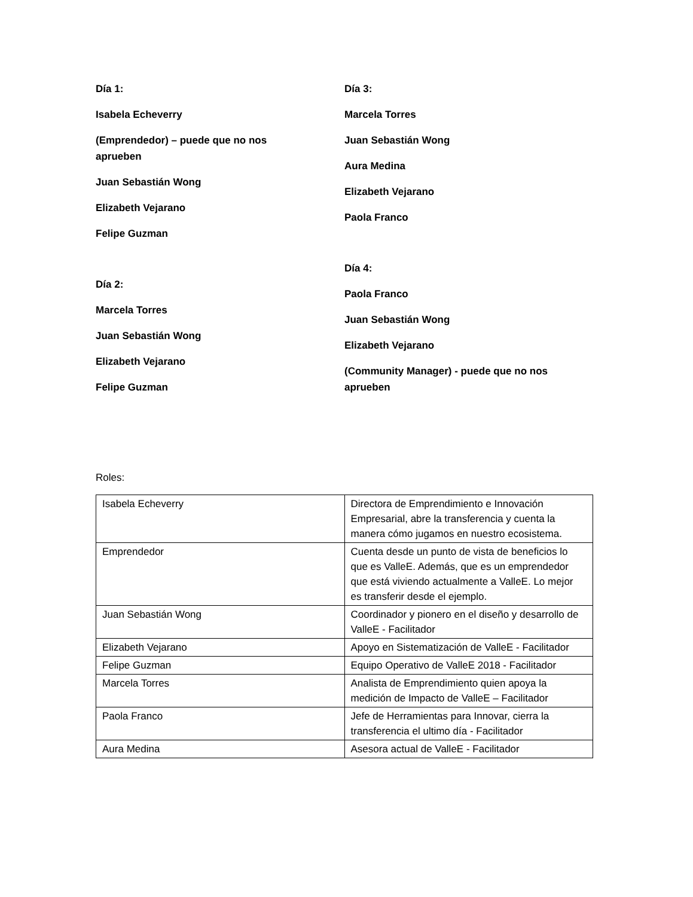Día 1:
Isabela Echeverry
(Emprendedor) – puede que no nos aprueben
Juan Sebastián Wong
Elizabeth Vejarano
Felipe Guzman
Día 2:
Marcela Torres
Juan Sebastián Wong
Elizabeth Vejarano
Felipe Guzman
Día 3:
Marcela Torres
Juan Sebastián Wong
Aura Medina
Elizabeth Vejarano
Paola Franco
Día 4:
Paola Franco
Juan Sebastián Wong
Elizabeth Vejarano
(Community Manager) - puede que no nos aprueben
Roles:
| Isabela Echeverry | Directora de Emprendimiento e Innovación Empresarial, abre la transferencia y cuenta la manera cómo jugamos en nuestro ecosistema. |
| Emprendedor | Cuenta desde un punto de vista de beneficios lo que es ValleE. Además, que es un emprendedor que está viviendo actualmente a ValleE. Lo mejor es transferir desde el ejemplo. |
| Juan Sebastián Wong | Coordinador y pionero en el diseño y desarrollo de ValleE - Facilitador |
| Elizabeth Vejarano | Apoyo en Sistematización de ValleE - Facilitador |
| Felipe Guzman | Equipo Operativo de ValleE 2018 - Facilitador |
| Marcela Torres | Analista de Emprendimiento quien apoya la medición de Impacto de ValleE – Facilitador |
| Paola Franco | Jefe de Herramientas para Innovar, cierra la transferencia el ultimo día - Facilitador |
| Aura Medina | Asesora actual de ValleE - Facilitador |